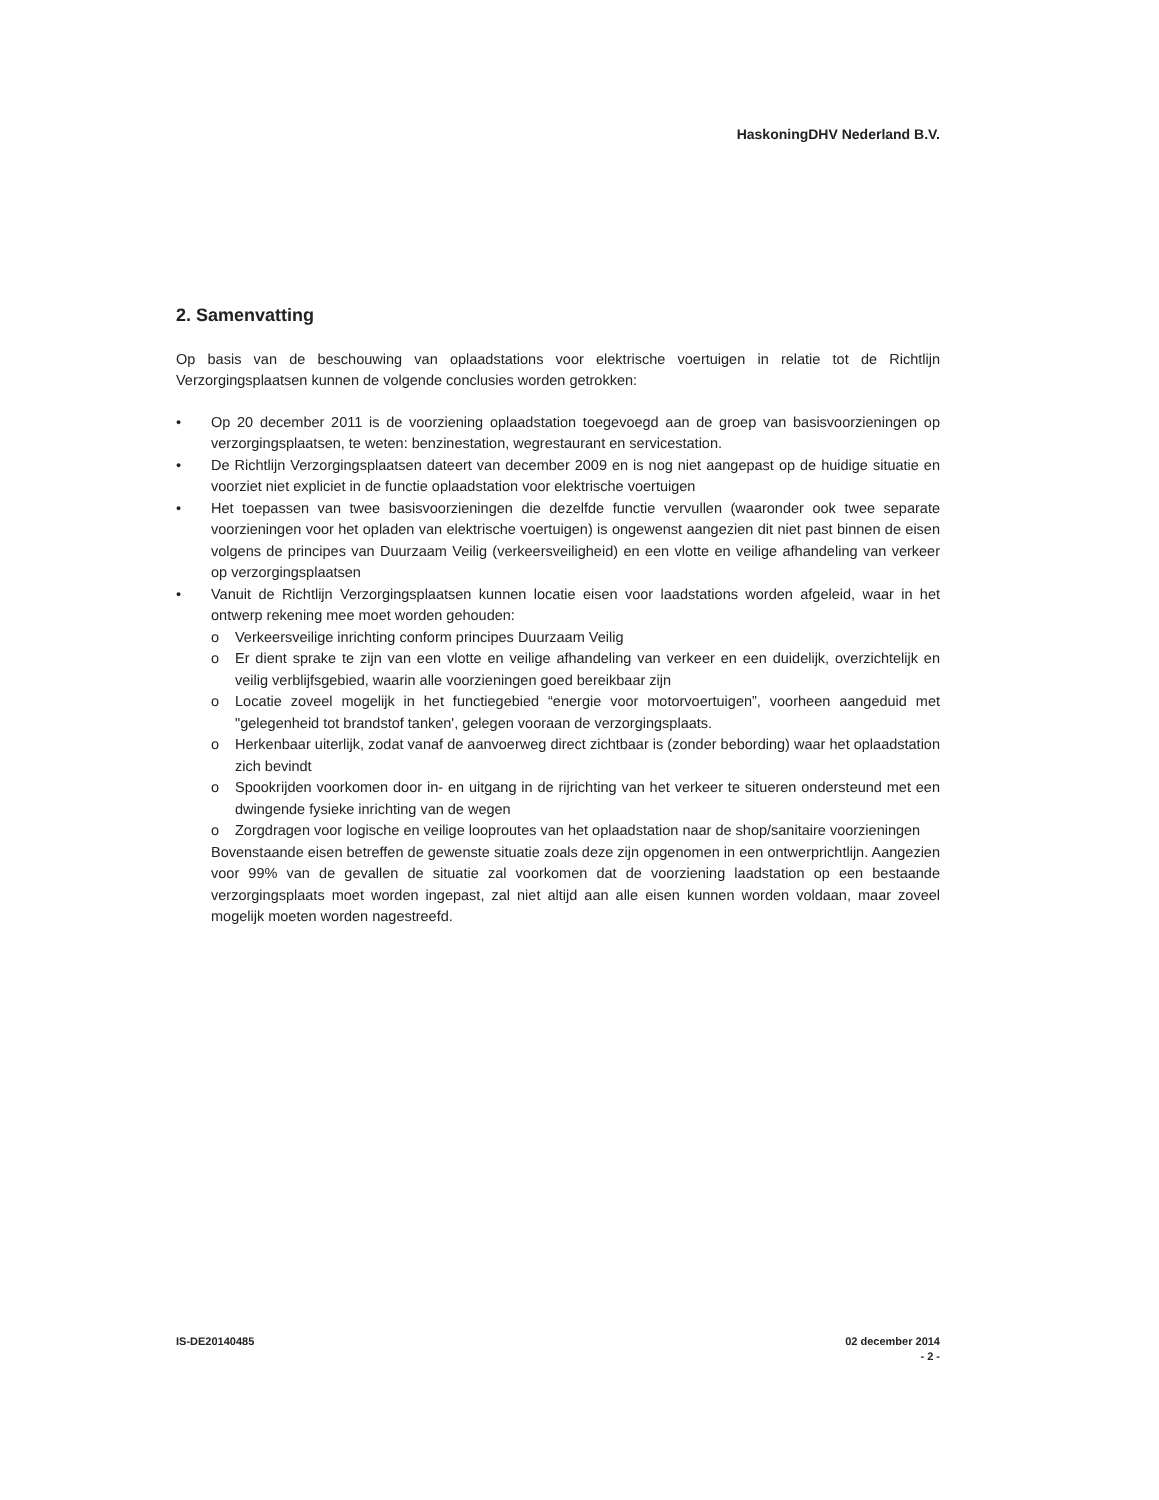HaskoningDHV Nederland B.V.
2. Samenvatting
Op basis van de beschouwing van oplaadstations voor elektrische voertuigen in relatie tot de Richtlijn Verzorgingsplaatsen kunnen de volgende conclusies worden getrokken:
• Op 20 december 2011 is de voorziening oplaadstation toegevoegd aan de groep van basisvoorzieningen op verzorgingsplaatsen, te weten: benzinestation, wegrestaurant en servicestation.
• De Richtlijn Verzorgingsplaatsen dateert van december 2009 en is nog niet aangepast op de huidige situatie en voorziet niet expliciet in de functie oplaadstation voor elektrische voertuigen
• Het toepassen van twee basisvoorzieningen die dezelfde functie vervullen (waaronder ook twee separate voorzieningen voor het opladen van elektrische voertuigen) is ongewenst aangezien dit niet past binnen de eisen volgens de principes van Duurzaam Veilig (verkeersveiligheid) en een vlotte en veilige afhandeling van verkeer op verzorgingsplaatsen
• Vanuit de Richtlijn Verzorgingsplaatsen kunnen locatie eisen voor laadstations worden afgeleid, waar in het ontwerp rekening mee moet worden gehouden:
o Verkeersveilige inrichting conform principes Duurzaam Veilig
o Er dient sprake te zijn van een vlotte en veilige afhandeling van verkeer en een duidelijk, overzichtelijk en veilig verblijfsgebied, waarin alle voorzieningen goed bereikbaar zijn
o Locatie zoveel mogelijk in het functiegebied “energie voor motorvoertuigen”, voorheen aangeduid met "gelegenheid tot brandstof tanken', gelegen vooraan de verzorgingsplaats.
o Herkenbaar uiterlijk, zodat vanaf de aanvoerweg direct zichtbaar is (zonder bebording) waar het oplaadstation zich bevindt
o Spookrijden voorkomen door in- en uitgang in de rijrichting van het verkeer te situeren ondersteund met een dwingende fysieke inrichting van de wegen
o Zorgdragen voor logische en veilige looproutes van het oplaadstation naar de shop/sanitaire voorzieningen
Bovenstaande eisen betreffen de gewenste situatie zoals deze zijn opgenomen in een ontwerprichtlijn. Aangezien voor 99% van de gevallen de situatie zal voorkomen dat de voorziening laadstation op een bestaande verzorgingsplaats moet worden ingepast, zal niet altijd aan alle eisen kunnen worden voldaan, maar zoveel mogelijk moeten worden nagestreefd.
IS-DE20140485 02 december 2014
- 2 -